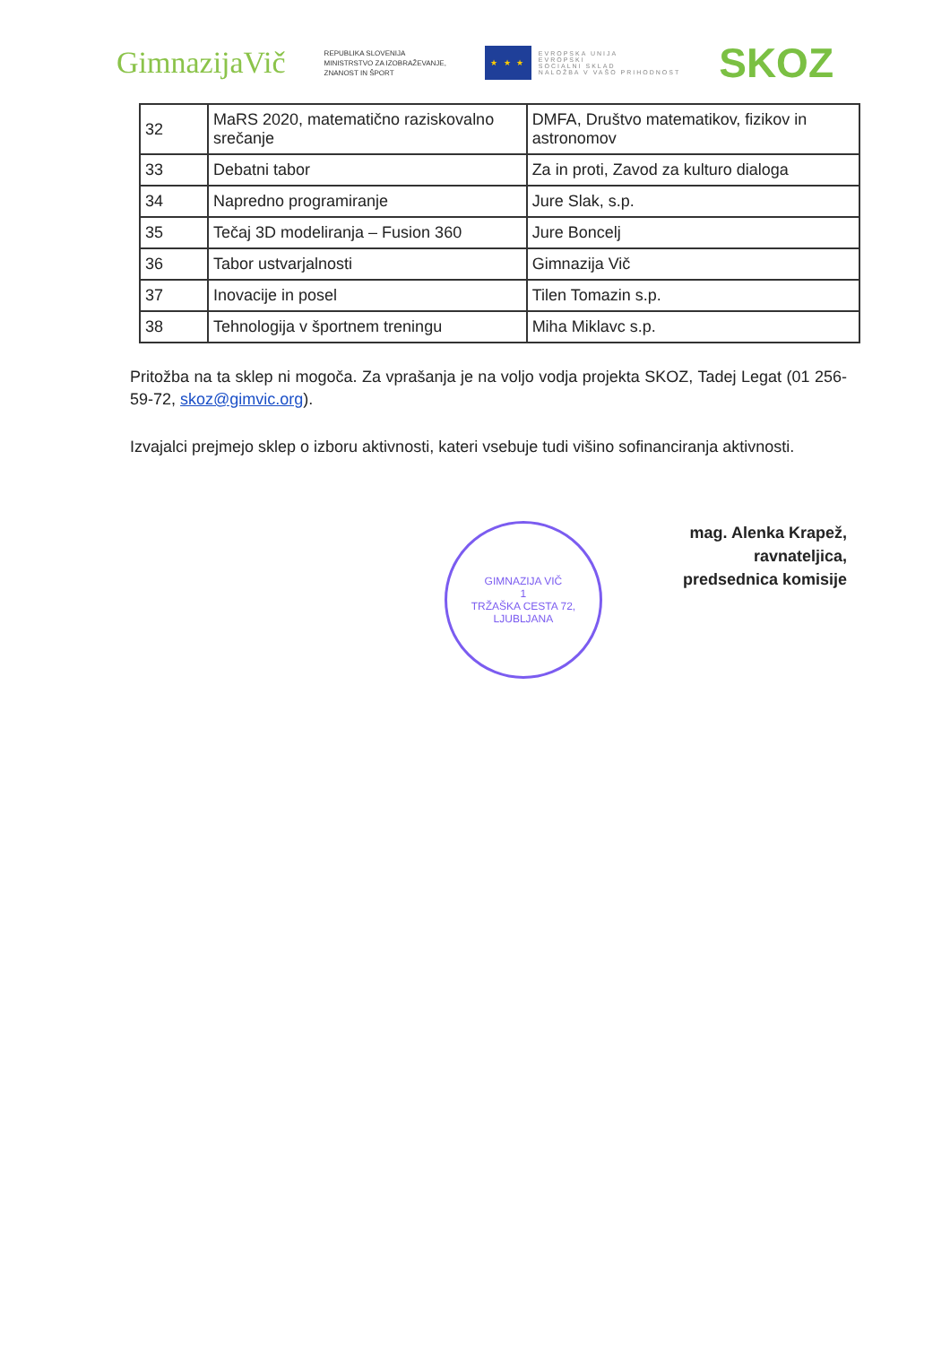GimnazijaVič
REPUBLIKA SLOVENIJA
MINISTRSTVO ZA IZOBRAŽEVANJE,
ZNANOST IN ŠPORT
★ ★ ★
EVROPSKA UNIJA
EVROPSKI
SOCIALNI SKLAD
NALOŽBA V VAŠO PRIHODNOST
SKOZ
| 32 | MaRS 2020, matematično raziskovalno srečanje | DMFA, Društvo matematikov, fizikov in astronomov |
| 33 | Debatni tabor | Za in proti, Zavod za kulturo dialoga |
| 34 | Napredno programiranje | Jure Slak, s.p. |
| 35 | Tečaj 3D modeliranja – Fusion 360 | Jure Boncelj |
| 36 | Tabor ustvarjalnosti | Gimnazija Vič |
| 37 | Inovacije in posel | Tilen Tomazin s.p. |
| 38 | Tehnologija v športnem treningu | Miha Miklavc s.p. |
Pritožba na ta sklep ni mogoča. Za vprašanja je na voljo vodja projekta SKOZ, Tadej Legat (01 256-59-72, skoz@gimvic.org).
Izvajalci prejmejo sklep o izboru aktivnosti, kateri vsebuje tudi višino sofinanciranja aktivnosti.
GIMNAZIJA VIČ
1
TRŽAŠKA CESTA 72, LJUBLJANA
mag. Alenka Krapež,
ravnateljica,
predsednica komisije